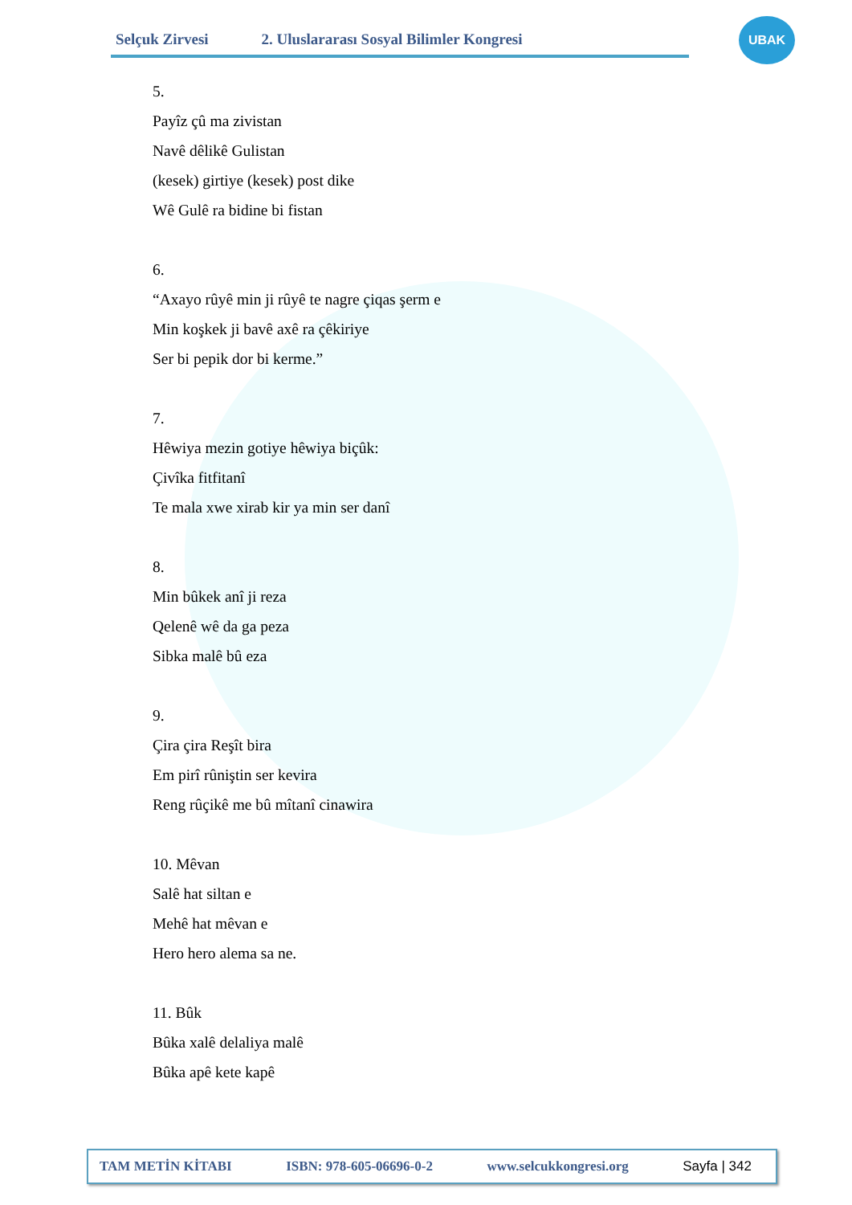Selçuk Zirvesi 2. Uluslararası Sosyal Bilimler Kongresi
UBAK
5.
Payîz çû ma zivistan
Navê dêlikê Gulistan
(kesek) girtiye (kesek) post dike
Wê Gulê ra bidine bi fistan
6.
“Axayo rûyê min ji rûyê te nagre çiqas şerm e
Min koşkek ji bavê axê ra çêkiriye
Ser bi pepik dor bi kerme.”
7.
Hêwiya mezin gotiye hêwiya biçûk:
Çivîka fitfitanî
Te mala xwe xirab kir ya min ser danî
8.
Min bûkek anî ji reza
Qelenê wê da ga peza
Sibka malê bû eza
9.
Çira çira Reşît bira
Em pirî rûniştin ser kevira
Reng rûçikê me bû mîtanî cinawira
10. Mêvan
Salê hat siltan e
Mehê hat mêvan e
Hero hero alema sa ne.
11. Bûk
Bûka xalê delaliya malê
Bûka apê kete kapê
TAM METİN KİTABI ISBN: 978-605-06696-0-2 www.selcukkongresi.org Sayfa | 342